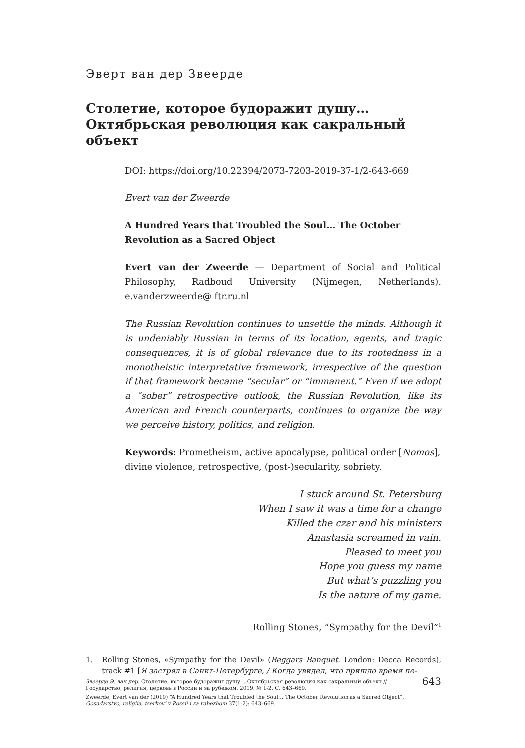Эверт ван дер Звеерде
Столетие, которое будоражит душу…
Октябрьская революция как сакральный объект
DOI: https://doi.org/10.22394/2073-7203-2019-37-1/2-643-669
Evert van der Zweerde
A Hundred Years that Troubled the Soul… The October Revolution as a Sacred Object
Evert van der Zweerde — Department of Social and Political Philosophy, Radboud University (Nijmegen, Netherlands). e.vanderzweerde@ ftr.ru.nl
The Russian Revolution continues to unsettle the minds. Although it is undeniably Russian in terms of its location, agents, and tragic consequences, it is of global relevance due to its rootedness in a monotheistic interpretative framework, irrespective of the question if that framework became “secular” or “immanent.” Even if we adopt a “sober” retrospective outlook, the Russian Revolution, like its American and French counterparts, continues to organize the way we perceive history, politics, and religion.
Keywords: Prometheism, active apocalypse, political order [Nomos], divine violence, retrospective, (post-)secularity, sobriety.
I stuck around St. Petersburg
When I saw it was a time for a change
Killed the czar and his ministers
Anastasia screamed in vain.
Pleased to meet you
Hope you guess my name
But what’s puzzling you
Is the nature of my game.
Rolling Stones, “Sympathy for the Devil”<sup>1</sup>
1. Rolling Stones, «Sympathy for the Devil» (Beggars Banquet. London: Decca Records), track #1 [Я застрял в Санкт-Петербурге, / Когда увидел, что пришло время пе-
Звеерде Э. ван дер. Столетие, которое будоражит душу… Октябрьская революция как сакральный объект // Государство, религия, церковь в России и за рубежом. 2019. № 1-2. С. 643–669.
Zweerde, Evert van der (2019) “A Hundred Years that Troubled the Soul… The October Revolution as a Sacred Object”, Gosudarstvo, religiia, tserkov’ v Rossii i za rubezhom 37(1-2): 643–669.
643